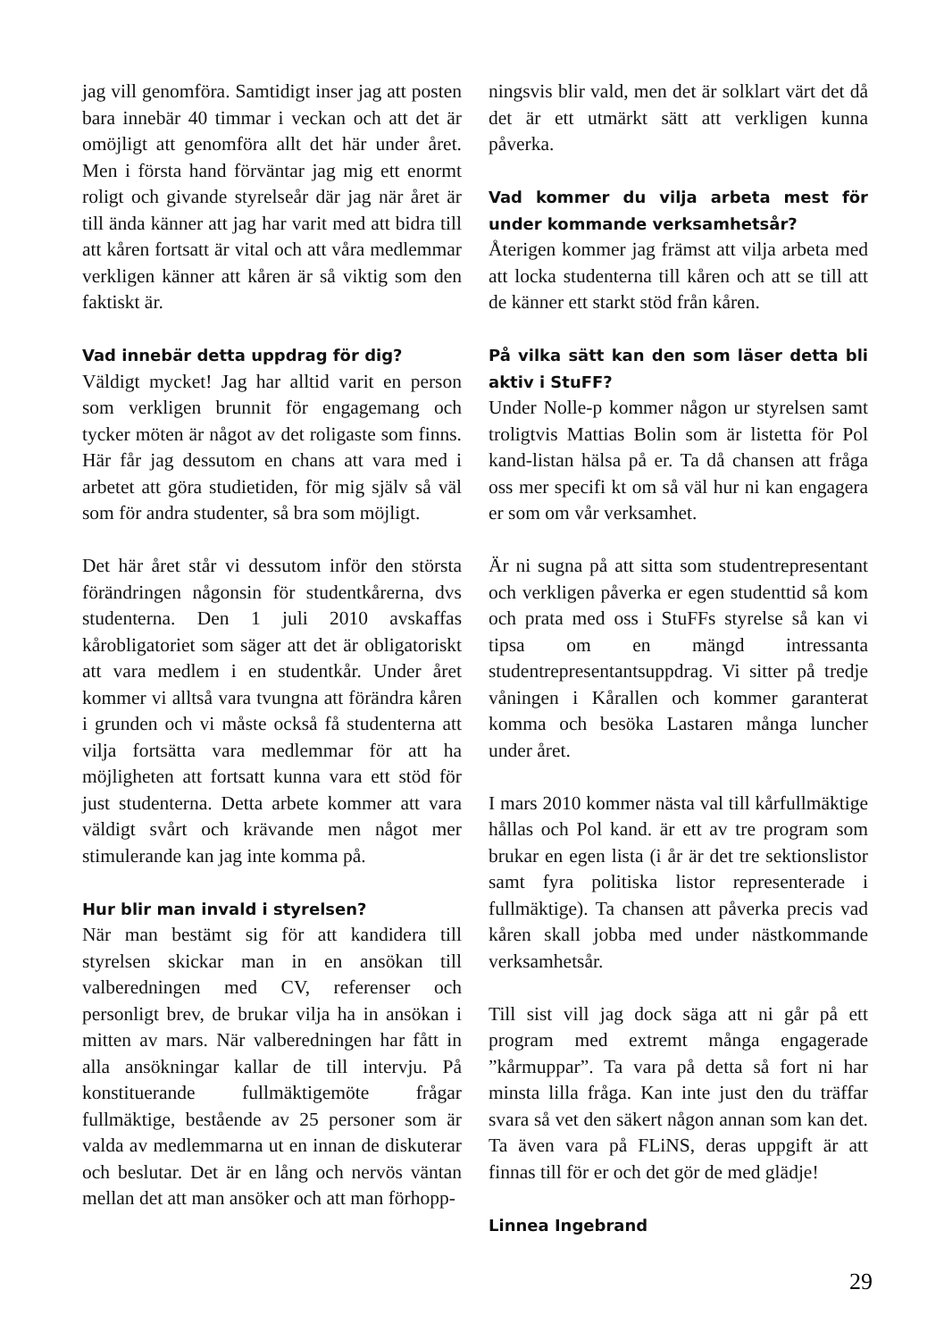jag vill genomföra. Samtidigt inser jag att posten bara innebär 40 timmar i veckan och att det är omöjligt att genomföra allt det här under året. Men i första hand förväntar jag mig ett enormt roligt och givande styrelseår där jag när året är till ända känner att jag har varit med att bidra till att kåren fortsatt är vital och att våra medlemmar verkligen känner att kåren är så viktig som den faktiskt är.
Vad innebär detta uppdrag för dig?
Väldigt mycket! Jag har alltid varit en person som verkligen brunnit för engagemang och tycker möten är något av det roligaste som finns. Här får jag dessutom en chans att vara med i arbetet att göra studietiden, för mig själv så väl som för andra studenter, så bra som möjligt.
Det här året står vi dessutom inför den största förändringen någonsin för studentkårerna, dvs studenterna. Den 1 juli 2010 avskaffas kårobligatoriet som säger att det är obligatoriskt att vara medlem i en studentkår. Under året kommer vi alltså vara tvungna att förändra kåren i grunden och vi måste också få studenterna att vilja fortsätta vara medlemmar för att ha möjligheten att fortsatt kunna vara ett stöd för just studenterna. Detta arbete kommer att vara väldigt svårt och krävande men något mer stimulerande kan jag inte komma på.
Hur blir man invald i styrelsen?
När man bestämt sig för att kandidera till styrelsen skickar man in en ansökan till valberedningen med CV, referenser och personligt brev, de brukar vilja ha in ansökan i mitten av mars. När valberedningen har fått in alla ansökningar kallar de till intervju. På konstituerande fullmäktigemöte frågar fullmäktige, bestående av 25 personer som är valda av medlemmarna ut en innan de diskuterar och beslutar. Det är en lång och nervös väntan mellan det att man ansöker och att man förhopp-
ningsvis blir vald, men det är solklart värt det då det är ett utmärkt sätt att verkligen kunna påverka.
Vad kommer du vilja arbeta mest för under kommande verksamhetsår?
Återigen kommer jag främst att vilja arbeta med att locka studenterna till kåren och att se till att de känner ett starkt stöd från kåren.
På vilka sätt kan den som läser detta bli aktiv i StuFF?
Under Nolle-p kommer någon ur styrelsen samt troligtvis Mattias Bolin som är listetta för Pol kand-listan hälsa på er. Ta då chansen att fråga oss mer specifi kt om så väl hur ni kan engagera er som om vår verksamhet.
Är ni sugna på att sitta som studentrepresentant och verkligen påverka er egen studenttid så kom och prata med oss i StuFFs styrelse så kan vi tipsa om en mängd intressanta studentrepresentantsuppdrag. Vi sitter på tredje våningen i Kårallen och kommer garanterat komma och besöka Lastaren många luncher under året.
I mars 2010 kommer nästa val till kårfullmäktige hållas och Pol kand. är ett av tre program som brukar en egen lista (i år är det tre sektionslistor samt fyra politiska listor representerade i fullmäktige). Ta chansen att påverka precis vad kåren skall jobba med under nästkommande verksamhetsår.
Till sist vill jag dock säga att ni går på ett program med extremt många engagerade ”kårmuppar”. Ta vara på detta så fort ni har minsta lilla fråga. Kan inte just den du träffar svara så vet den säkert någon annan som kan det. Ta även vara på FLiNS, deras uppgift är att finnas till för er och det gör de med glädje!
Linnea Ingebrand
29